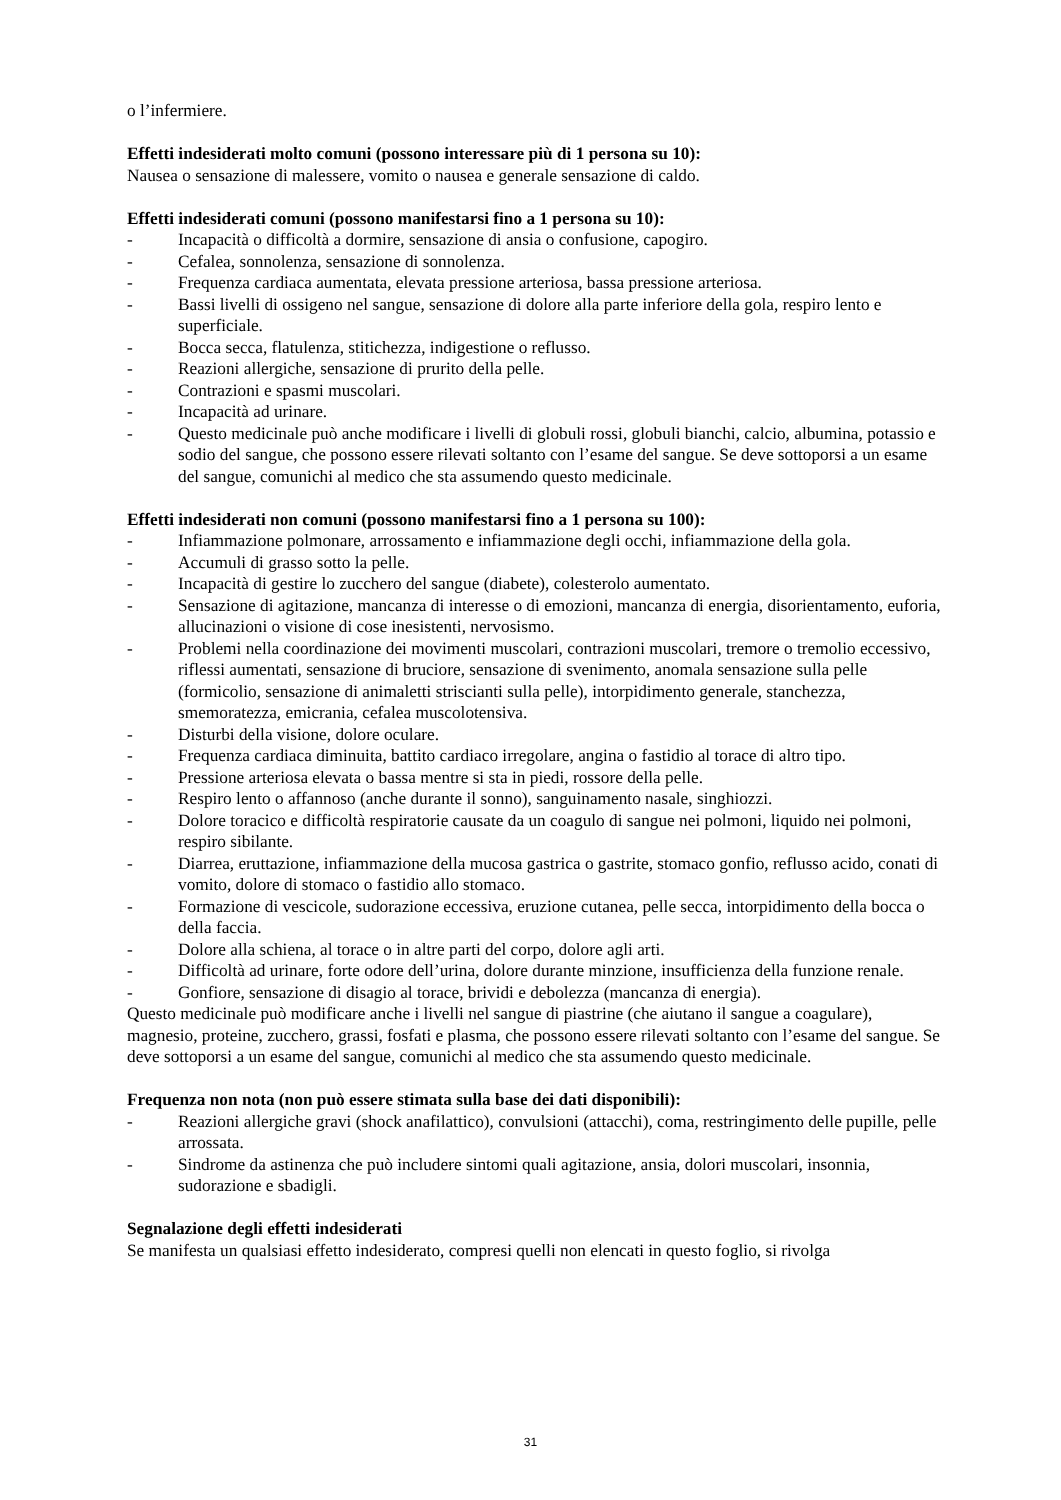o l’infermiere.
Effetti indesiderati molto comuni (possono interessare più di 1 persona su 10):
Nausea o sensazione di malessere, vomito o nausea e generale sensazione di caldo.
Effetti indesiderati comuni (possono manifestarsi fino a 1 persona su 10):
- Incapacità o difficoltà a dormire, sensazione di ansia o confusione, capogiro.
- Cefalea, sonnolenza, sensazione di sonnolenza.
- Frequenza cardiaca aumentata, elevata pressione arteriosa, bassa pressione arteriosa.
- Bassi livelli di ossigeno nel sangue, sensazione di dolore alla parte inferiore della gola, respiro lento e superficiale.
- Bocca secca, flatulenza, stitichezza, indigestione o reflusso.
- Reazioni allergiche, sensazione di prurito della pelle.
- Contrazioni e spasmi muscolari.
- Incapacità ad urinare.
- Questo medicinale può anche modificare i livelli di globuli rossi, globuli bianchi, calcio, albumina, potassio e sodio del sangue, che possono essere rilevati soltanto con l’esame del sangue. Se deve sottoporsi a un esame del sangue, comunichi al medico che sta assumendo questo medicinale.
Effetti indesiderati non comuni (possono manifestarsi fino a 1 persona su 100):
- Infiammazione polmonare, arrossamento e infiammazione degli occhi, infiammazione della gola.
- Accumuli di grasso sotto la pelle.
- Incapacità di gestire lo zucchero del sangue (diabete), colesterolo aumentato.
- Sensazione di agitazione, mancanza di interesse o di emozioni, mancanza di energia, disorientamento, euforia, allucinazioni o visione di cose inesistenti, nervosismo.
- Problemi nella coordinazione dei movimenti muscolari, contrazioni muscolari, tremore o tremolio eccessivo, riflessi aumentati, sensazione di bruciore, sensazione di svenimento, anomala sensazione sulla pelle (formicolio, sensazione di animaletti striscianti sulla pelle), intorpidimento generale, stanchezza, smemoratezza, emicrania, cefalea muscolotensiva.
- Disturbi della visione, dolore oculare.
- Frequenza cardiaca diminuita, battito cardiaco irregolare, angina o fastidio al torace di altro tipo.
- Pressione arteriosa elevata o bassa mentre si sta in piedi, rossore della pelle.
- Respiro lento o affannoso (anche durante il sonno), sanguinamento nasale, singhiozzi.
- Dolore toracico e difficoltà respiratorie causate da un coagulo di sangue nei polmoni, liquido nei polmoni, respiro sibilante.
- Diarrea, eruttazione, infiammazione della mucosa gastrica o gastrite, stomaco gonfio, reflusso acido, conati di vomito, dolore di stomaco o fastidio allo stomaco.
- Formazione di vescicole, sudorazione eccessiva, eruzione cutanea, pelle secca, intorpidimento della bocca o della faccia.
- Dolore alla schiena, al torace o in altre parti del corpo, dolore agli arti.
- Difficoltà ad urinare, forte odore dell’urina, dolore durante minzione, insufficienza della funzione renale.
- Gonfiore, sensazione di disagio al torace, brividi e debolezza (mancanza di energia).
Questo medicinale può modificare anche i livelli nel sangue di piastrine (che aiutano il sangue a coagulare), magnesio, proteine, zucchero, grassi, fosfati e plasma, che possono essere rilevati soltanto con l’esame del sangue. Se deve sottoporsi a un esame del sangue, comunichi al medico che sta assumendo questo medicinale.
Frequenza non nota (non può essere stimata sulla base dei dati disponibili):
- Reazioni allergiche gravi (shock anafilattico), convulsioni (attacchi), coma, restringimento delle pupille, pelle arrossata.
- Sindrome da astinenza che può includere sintomi quali agitazione, ansia, dolori muscolari, insonnia, sudorazione e sbadigli.
Segnalazione degli effetti indesiderati
Se manifesta un qualsiasi effetto indesiderato, compresi quelli non elencati in questo foglio, si rivolga
31